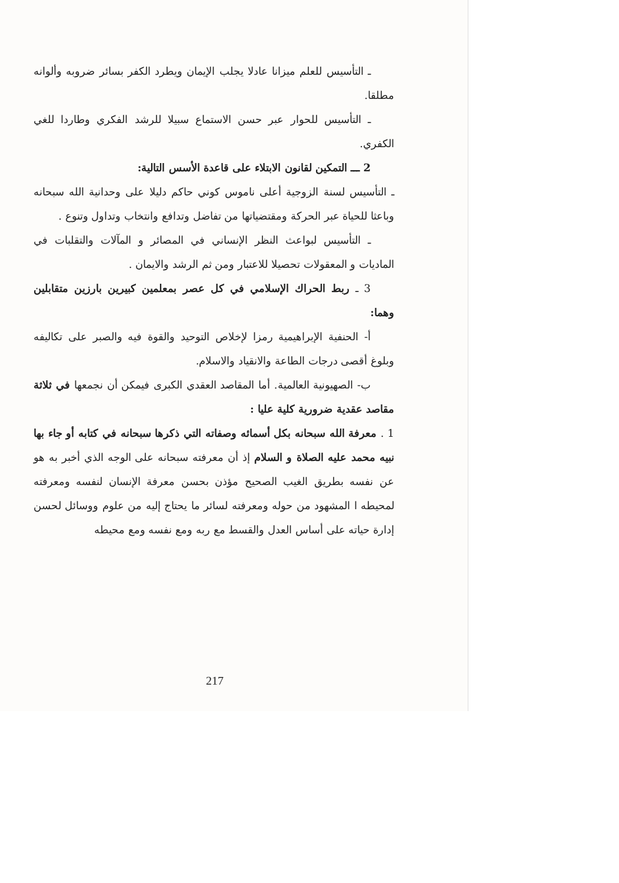ـ التأسيس للعلم ميزانا عادلا يجلب الإيمان ويطرد الكفر بسائر ضروبه وألوانه مطلقا.
ـ التأسيس للحوار عبر حسن الاستماع سبيلا للرشد الفكري وطاردا للغي الكفري.
2 ـــ التمكين لقانون الابتلاء على قاعدة الأسس التالية:
ـ التأسيس لسنة الزوجية أعلى ناموس كوني حاكم دليلا على وحدانية الله سبحانه وباعثا للحياة عبر الحركة ومقتضياتها من تفاضل وتدافع وانتخاب وتداول وتنوع .
ـ التأسيس لبواعث النظر الإنساني في المصائر و المآلات والتقلبات في الماديات و المعقولات تحصيلا للاعتبار ومن ثم الرشد والايمان .
3 ـ ربط الحراك الإسلامي في كل عصر بمعلمين كبيرين بارزين متقابلين وهما:
أ- الحنفية الإبراهيمية رمزا لإخلاص التوحيد والقوة فيه والصبر على تكاليفه وبلوغ أقصى درجات الطاعة والانقياد والاسلام.
ب- الصهيونية العالمية. أما المقاصد العقدي الكبرى فيمكن أن نجمعها في ثلاثة مقاصد عقدية ضرورية كلية عليا :
1 . معرفة الله سبحانه بكل أسمائه وصفاته التي ذكرها سبحانه في كتابه أو جاء بها نبيه محمد عليه الصلاة و السلام إذ أن معرفته سبحانه على الوجه الذي أخبر به هو عن نفسه بطريق الغيب الصحيح مؤذن بحسن معرفة الإنسان لنفسه ومعرفته لمحيطه ا المشهود من حوله ومعرفته لسائر ما يحتاج إليه من علوم ووسائل لحسن إدارة حياته على أساس العدل والقسط مع ربه ومع نفسه ومع محيطه
217